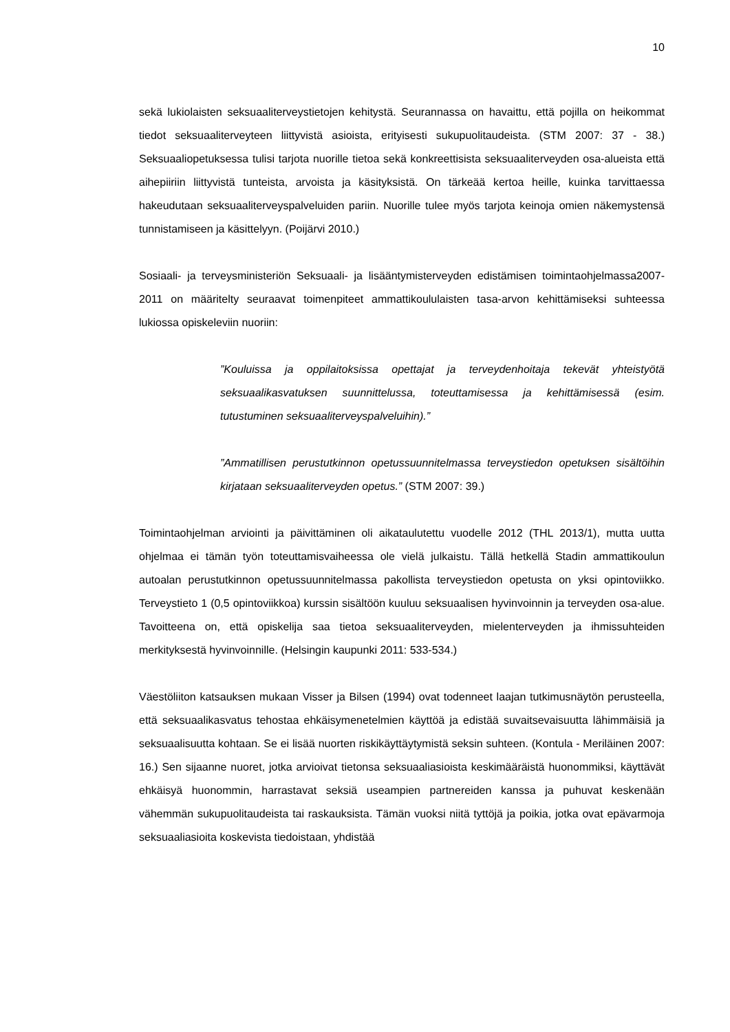10
sekä lukiolaisten seksuaaliterveystietojen kehitystä. Seurannassa on havaittu, että pojilla on heikommat tiedot seksuaaliterveyteen liittyvistä asioista, erityisesti sukupuolitaudeista. (STM 2007: 37 - 38.) Seksuaaliopetuksessa tulisi tarjota nuorille tietoa sekä konkreettisista seksuaaliterveyden osa-alueista että aihepiiriin liittyvistä tunteista, arvoista ja käsityksistä. On tärkeää kertoa heille, kuinka tarvittaessa hakeudutaan seksuaaliterveyspalveluiden pariin. Nuorille tulee myös tarjota keinoja omien näkemystensä tunnistamiseen ja käsittelyyn. (Poijärvi 2010.)
Sosiaali- ja terveysministeriön Seksuaali- ja lisääntymisterveyden edistämisen toimintaohjelmassa2007-2011 on määritelty seuraavat toimenpiteet ammattikoululaisten tasa-arvon kehittämiseksi suhteessa lukiossa opiskeleviin nuoriin:
”Kouluissa ja oppilaitoksissa opettajat ja terveydenhoitaja tekevät yhteistyötä seksuaalikasvatuksen suunnittelussa, toteuttamisessa ja kehittämisessä (esim. tutustuminen seksuaaliterveyspalveluihin).”
”Ammatillisen perustutkinnon opetussuunnitelmassa terveystiedon opetuksen sisältöihin kirjataan seksuaaliterveyden opetus.” (STM 2007: 39.)
Toimintaohjelman arviointi ja päivittäminen oli aikataulutettu vuodelle 2012 (THL 2013/1), mutta uutta ohjelmaa ei tämän työn toteuttamisvaiheessa ole vielä julkaistu. Tällä hetkellä Stadin ammattikoulun autoalan perustutkinnon opetussuunnitelmassa pakollista terveystiedon opetusta on yksi opintoviikko. Terveystieto 1 (0,5 opintoviikkoa) kurssin sisältöön kuuluu seksuaalisen hyvinvoinnin ja terveyden osa-alue. Tavoitteena on, että opiskelija saa tietoa seksuaaliterveyden, mielenterveyden ja ihmissuhteiden merkityksestä hyvinvoinnille. (Helsingin kaupunki 2011: 533-534.)
Väestöliiton katsauksen mukaan Visser ja Bilsen (1994) ovat todenneet laajan tutkimusnäytön perusteella, että seksuaalikasvatus tehostaa ehkäisymenetelmien käyttöä ja edistää suvaitsevaisuutta lähimmäisiä ja seksuaalisuutta kohtaan. Se ei lisää nuorten riskikäyttäytymistä seksin suhteen. (Kontula - Meriläinen 2007: 16.) Sen sijaanne nuoret, jotka arvioivat tietonsa seksuaaliasioista keskimääräistä huonommiksi, käyttävät ehkäisyä huonommin, harrastavat seksiä useampien partnereiden kanssa ja puhuvat keskenään vähemmän sukupuolitaudeista tai raskauksista. Tämän vuoksi niitä tyttöjä ja poikia, jotka ovat epävarmoja seksuaaliasioita koskevista tiedoistaan, yhdistää